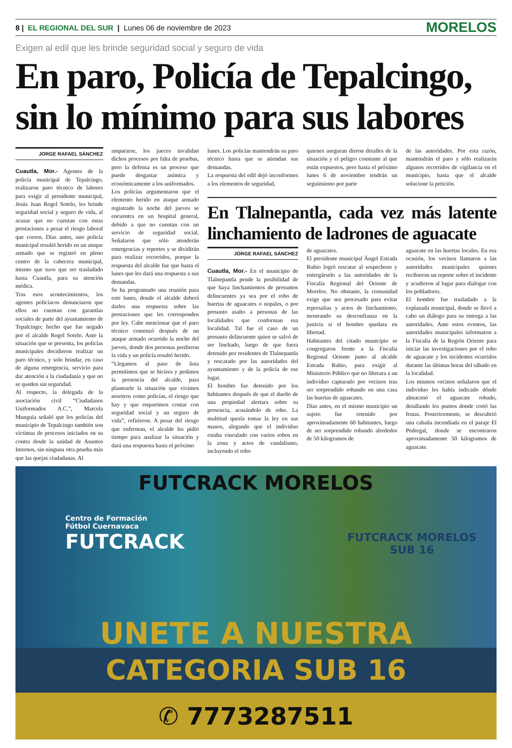8 | EL REGIONAL DEL SUR | Lunes 06 de noviembre de 2023 MORELOS
Exigen al edil que les brinde seguridad social y seguro de vida
En paro, Policía de Tepalcingo, sin lo mínimo para sus labores
JORGE RAFAEL SÁNCHEZ
Cuautla, Mor.- Agentes de la policía municipal de Tepalcingo, realizaron paro técnico de labores para exigir al presidente municipal, Jesús Juan Rogel Sotelo, les brinde seguridad social y seguro de vida, al acusar que no cuentan con estas prestaciones a pesar el riesgo laboral que corren. Días antes, uno policía municipal resultó herido en un ataque armado que se registró en pleno centro de la cabecera municipal, mismo que tuvo que ser trasladado hasta Cuautla, para su atención médica.
Tras esos acontecimientos, los agentes policíacos denunciaron que ellos no cuentan con garantías sociales de parte del ayuntamiento de Tepalcingo; hecho que fue negado por el alcalde Rogel Sotelo. Ante la situación que se presenta, los policías municipales decidieron realizar un paro técnico, y solo brindar, en caso de alguna emergencia, servicio para dar atención a la ciudadanía y que no se queden sin seguridad.
Al respecto, la delegada de la asociación civil “Ciudadanos Uniformados A.C.”, Marcela Munguía señaló que los policías del municipio de Tepalcingo también son víctimas de procesos iniciados en su contra desde la unidad de Asuntos Internos, sin ninguna otra prueba más que las quejas ciudadanas. Al
ampararse, los jueces invalidan dichos procesos por falta de pruebas, pero la defensa es un proceso que puede desgastar anímica y económicamente a los uniformados.
Los policías argumentaron que el elemento herido en ataque armado registrado la noche del jueves se encuentra en un hospital general, debido a que no cuentan con un servicio de seguridad social. Señalaron que sólo atenderán emergencias y reportes y se dividirán para realizar recorridos, porque la respuesta del alcalde fue que hasta el lunes que les dará una respuesta a sus demandas.
Se ha programado una reunión para este lunes, donde el alcalde deberá darles una respuesta sobre las prestaciones que les corresponden por ley. Cabe mencionar que el paro técnico comenzó después de un ataque armado ocurrido la noche del jueves, donde dos personas perdieron la vida y un policía resultó herido.
“Llegamos al pase de lista permitimos que se hiciera y pedimos la presencia del alcalde, para plantearle la situación que vivimos nosotros como policías, el riesgo que hay y que requerimos contar con seguridad social y un seguro de vida”, refirieron. A pesar del riesgo que enfrentan, el alcalde les pidió tiempo para analizar la situación y dará una respuesta hasta el próximo
lunes. Los policías mantendrán su paro técnico hasta que se atiendan sus demandas.
La respuesta del edil dejó inconformes a los elementos de seguridad,
quienes aseguran dieron detalles de la situación y el peligro constante al que están expuestos, pero hasta el próximo lunes 6 de noviembre tendrán un seguimiento por parte
de las autoridades. Por esta razón, mantendrán el paro y sólo realizarán algunos recorridos de vigilancia en el municipio, hasta que el alcalde solucione la petición.
En Tlalnepantla, cada vez más latente linchamiento de ladrones de aguacate
JORGE RAFAEL SÁNCHEZ
Cuautla, Mor.- En el municipio de Tlalnepantla pende la posibilidad de que haya linchamientos de presuntos delincuentes ya sea por el robo de huertas de aguacates o nopales, o por presunto asalto a personas de las localidades que conforman esa localidad. Tal fue el caso de un presunto delincuente quien se salvó de ser linchado, luego de que fuera detenido por residentes de Tlalnepantla y rescatado por las autoridades del ayuntamiento y de la policía de ese lugar.
El hombre fue detenido por los habitantes después de que el dueño de una propiedad alertara sobre su presencia, acusándolo de robo. La multitud quería tomar la ley en sus manos, alegando que el individuo estaba vinculado con varios robos en la zona y actos de vandalismo, incluyendo el robo
de aguacates.
El presidente municipal Ángel Estrada Rubio logró rescatar al sospechoso y entregárselo a las autoridades de la Fiscalía Regional del Oriente de Morelos. No obstante, la comunidad exige que sea procesado para evitar represalias y actos de linchamiento, mostrando su desconfianza en la justicia si el hombre quedara en libertad.
Habitantes del citado municipio se congregaron frente a la Fiscalía Regional Oriente junto al alcalde Estrada Rubio, para exigir al Ministerio Público que no liberara a un individuo capturado por vecinos tras ser sorprendido robando en una casa las huertas de aguacates.
Días antes, en el mismo municipio un sujeto fue retenido por aproximadamente 60 habitantes, luego de ser sorprendido robando alrededor de 50 kilogramos de
aguacate en las huertas locales. En esa ocasión, los vecinos llamaron a las autoridades municipales quienes recibieron un reporte sobre el incidente y acudieron al lugar para dialogar con los pobladores.
El hombre fue trasladado a la explanada municipal, donde se llevó a cabo un diálogo para su entrega a las autoridades. Ante estos eventos, las autoridades municipales informaron a la Fiscalía de la Región Oriente para iniciar las investigaciones por el robo de aguacate y los incidentes ocurridos durante las últimas horas del sábado en la localidad.
Los mismos vecinos señalaron que el individuo les había indicado dónde almacenó el aguacate robado, detallando los puntos donde cortó las frutas. Posteriormente, se descubrió una cabaña incendiada en el paraje El Pedregal, donde se encontraron aproximadamente 50 kilogramos de aguacate.
FUTCRACK MORELOS
Centro de Formación
Fútbol Cuernavaca
FUTCRACK
FUTCRACK MORELOS
SUB 16
UNETE A NUESTRA
CATEGORIA SUB 16
✆ 7773287511